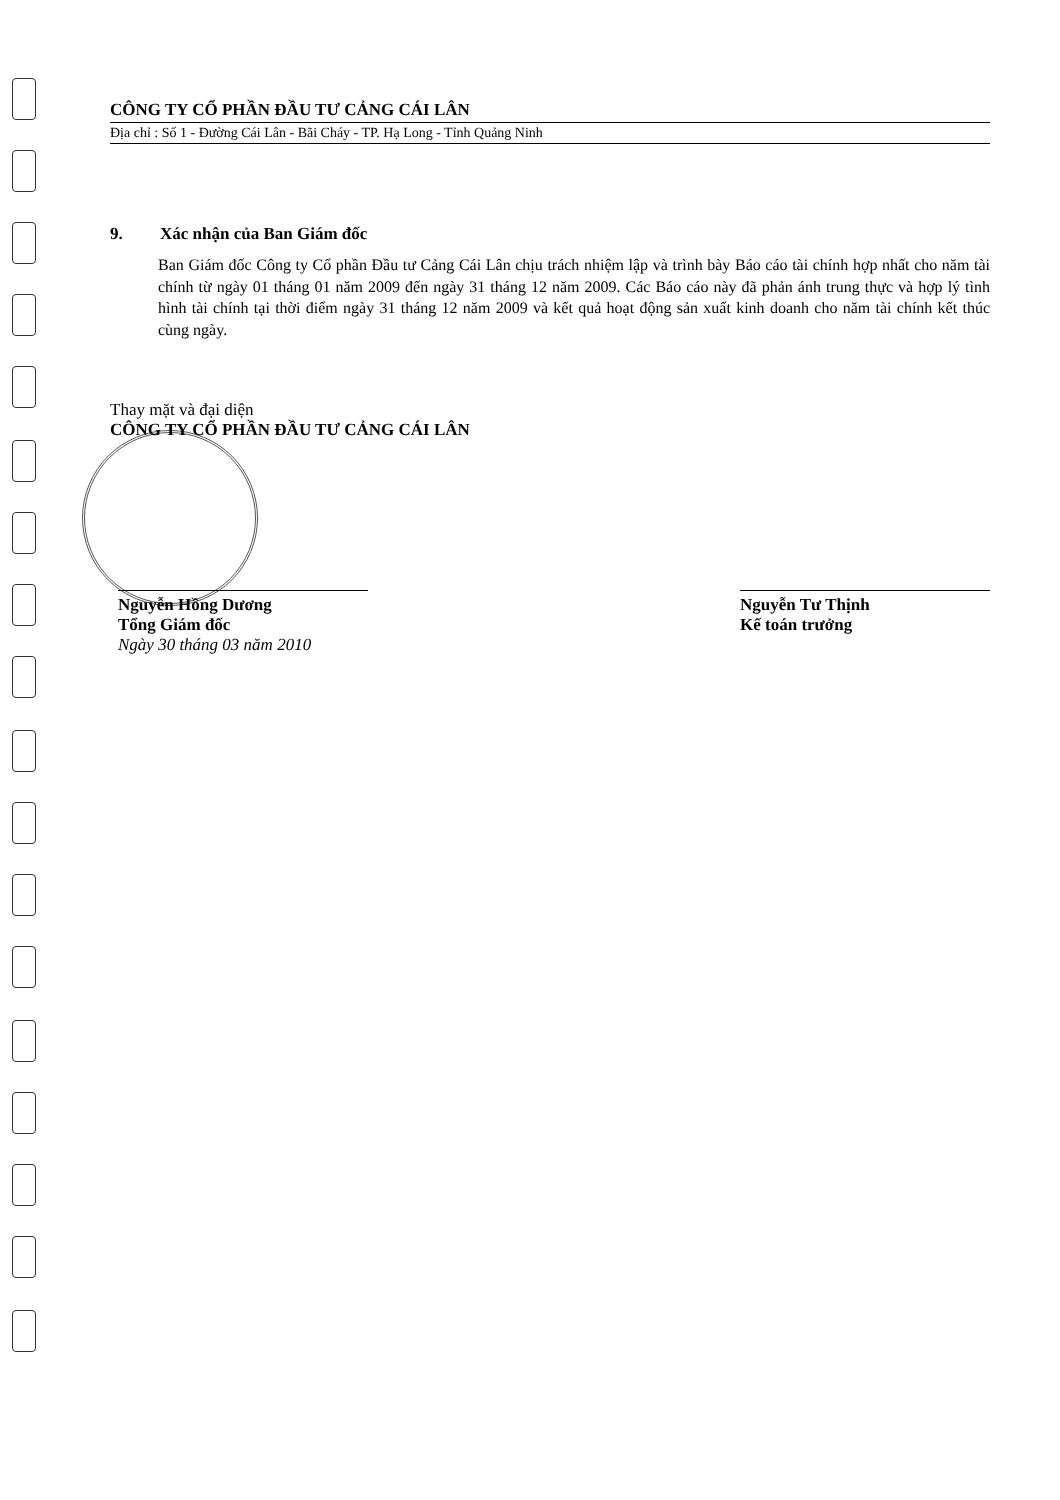CÔNG TY CỔ PHẦN ĐẦU TƯ CẢNG CÁI LÂN
Địa chỉ : Số 1 - Đường Cái Lân - Bãi Cháy - TP. Hạ Long - Tỉnh Quảng Ninh
9. Xác nhận của Ban Giám đốc
Ban Giám đốc Công ty Cổ phần Đầu tư Cảng Cái Lân chịu trách nhiệm lập và trình bày Báo cáo tài chính hợp nhất cho năm tài chính từ ngày 01 tháng 01 năm 2009 đến ngày 31 tháng 12 năm 2009. Các Báo cáo này đã phản ánh trung thực và hợp lý tình hình tài chính tại thời điểm ngày 31 tháng 12 năm 2009 và kết quả hoạt động sản xuất kinh doanh cho năm tài chính kết thúc cùng ngày.
Thay mặt và đại diện
CÔNG TY CỔ PHẦN ĐẦU TƯ CẢNG CÁI LÂN
Nguyễn Hồng Dương
Tổng Giám đốc
Ngày 30 tháng 03 năm 2010
Nguyễn Tư Thịnh
Kế toán trưởng